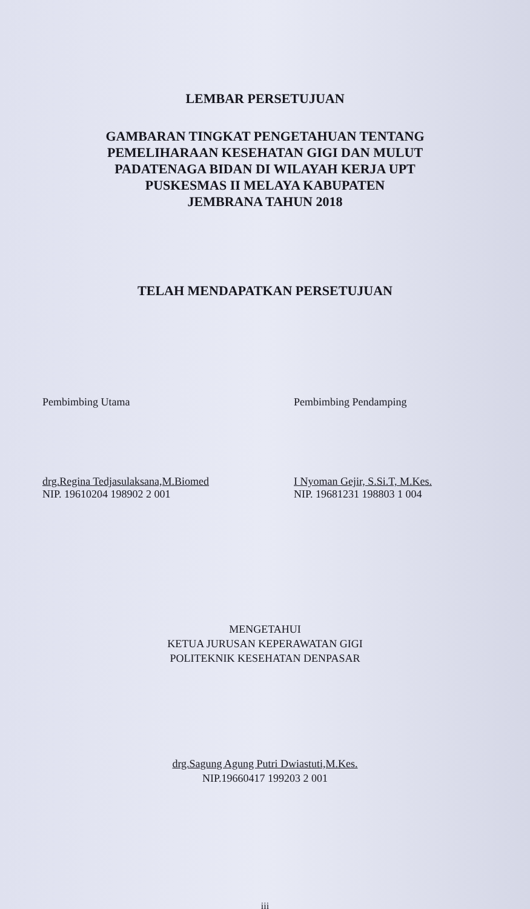LEMBAR PERSETUJUAN
GAMBARAN TINGKAT PENGETAHUAN TENTANG
PEMELIHARAAN KESEHATAN GIGI DAN MULUT
PADATENAGA BIDAN DI WILAYAH KERJA UPT
PUSKESMAS II MELAYA KABUPATEN
JEMBRANA TAHUN 2018
TELAH MENDAPATKAN PERSETUJUAN
Pembimbing Utama
drg.Regina Tedjasulaksana,M.Biomed
NIP. 19610204 198902 2 001
Pembimbing Pendamping
I Nyoman Gejir, S.Si.T, M.Kes.
NIP. 19681231 198803 1 004
MENGETAHUI
KETUA JURUSAN KEPERAWATAN GIGI
POLITEKNIK KESEHATAN DENPASAR
drg.Sagung Agung Putri Dwiastuti,M.Kes.
NIP.19660417 199203 2 001
iii